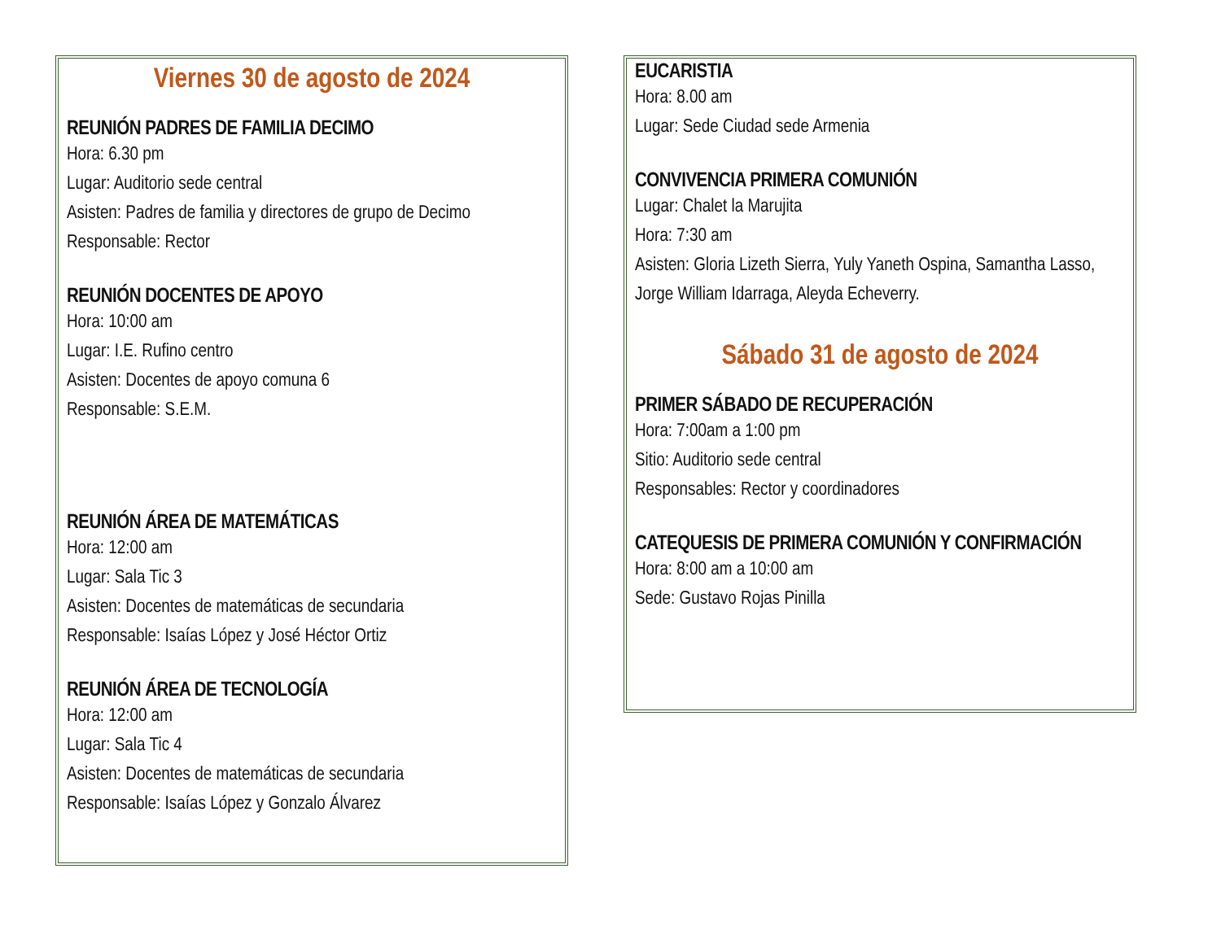Viernes 30 de agosto de 2024
REUNIÓN PADRES DE FAMILIA DECIMO
Hora: 6.30 pm
Lugar: Auditorio sede central
Asisten: Padres de familia y directores de grupo de Decimo
Responsable: Rector
REUNIÓN DOCENTES DE APOYO
Hora: 10:00 am
Lugar: I.E. Rufino centro
Asisten: Docentes de apoyo comuna 6
Responsable: S.E.M.
REUNIÓN ÁREA DE MATEMÁTICAS
Hora: 12:00 am
Lugar: Sala Tic 3
Asisten: Docentes de matemáticas de secundaria
Responsable: Isaías López y José Héctor Ortiz
REUNIÓN ÁREA DE TECNOLOGÍA
Hora: 12:00 am
Lugar: Sala Tic 4
Asisten: Docentes de matemáticas de secundaria
Responsable: Isaías López y Gonzalo Álvarez
EUCARISTIA
Hora: 8.00 am
Lugar: Sede Ciudad sede Armenia
CONVIVENCIA PRIMERA COMUNIÓN
Lugar: Chalet la Marujita
Hora: 7:30 am
Asisten: Gloria Lizeth Sierra, Yuly Yaneth Ospina, Samantha Lasso, Jorge William Idarraga, Aleyda Echeverry.
Sábado 31 de agosto de 2024
PRIMER SÁBADO DE RECUPERACIÓN
Hora: 7:00am a 1:00 pm
Sitio: Auditorio sede central
Responsables: Rector y coordinadores
CATEQUESIS DE PRIMERA COMUNIÓN Y CONFIRMACIÓN
Hora: 8:00 am a 10:00 am
Sede: Gustavo Rojas Pinilla